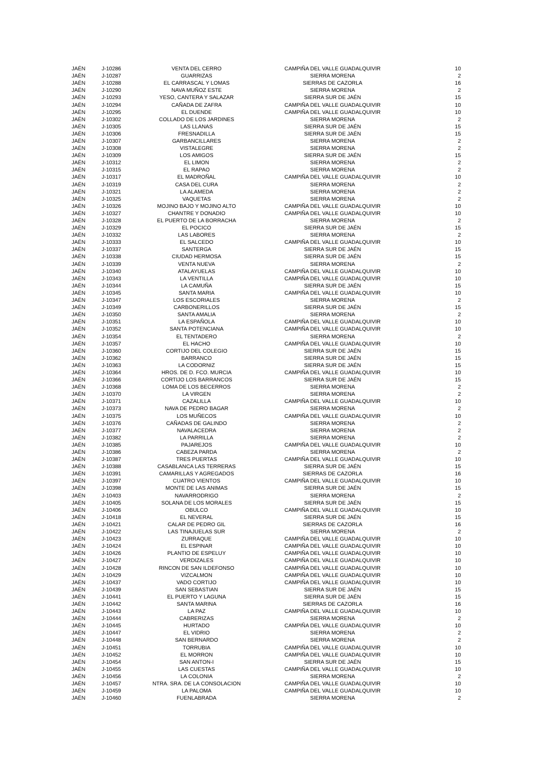| JAÉN | J-10286 | VENTA DEL CERRO | CAMPIÑA DEL VALLE GUADALQUIVIR | 10 |
| JAÉN | J-10287 | GUARRIZAS | SIERRA MORENA | 2 |
| JAÉN | J-10288 | EL CARRASCAL Y LOMAS | SIERRAS DE CAZORLA | 16 |
| JAÉN | J-10290 | NAVA MUÑOZ ESTE | SIERRA MORENA | 2 |
| JAÉN | J-10293 | YESO, CANTERA Y SALAZAR | SIERRA SUR DE JAÉN | 15 |
| JAÉN | J-10294 | CAÑADA DE ZAFRA | CAMPIÑA DEL VALLE GUADALQUIVIR | 10 |
| JAÉN | J-10295 | EL DUENDE | CAMPIÑA DEL VALLE GUADALQUIVIR | 10 |
| JAÉN | J-10302 | COLLADO DE LOS JARDINES | SIERRA MORENA | 2 |
| JAÉN | J-10305 | LAS LLANAS | SIERRA SUR DE JAÉN | 15 |
| JAÉN | J-10306 | FRESNADILLA | SIERRA SUR DE JAÉN | 15 |
| JAÉN | J-10307 | GARBANCILLARES | SIERRA MORENA | 2 |
| JAÉN | J-10308 | VISTALEGRE | SIERRA MORENA | 2 |
| JAÉN | J-10309 | LOS AMIGOS | SIERRA SUR DE JAÉN | 15 |
| JAÉN | J-10312 | EL LIMON | SIERRA MORENA | 2 |
| JAÉN | J-10315 | EL RAPAO | SIERRA MORENA | 2 |
| JAÉN | J-10317 | EL MADROÑAL | CAMPIÑA DEL VALLE GUADALQUIVIR | 10 |
| JAÉN | J-10319 | CASA DEL CURA | SIERRA MORENA | 2 |
| JAÉN | J-10321 | LA ALAMEDA | SIERRA MORENA | 2 |
| JAÉN | J-10325 | VAQUETAS | SIERRA MORENA | 2 |
| JAÉN | J-10326 | MOJINO BAJO Y MOJINO ALTO | CAMPIÑA DEL VALLE GUADALQUIVIR | 10 |
| JAÉN | J-10327 | CHANTRE Y DONADIO | CAMPIÑA DEL VALLE GUADALQUIVIR | 10 |
| JAÉN | J-10328 | EL PUERTO DE LA BORRACHA | SIERRA MORENA | 2 |
| JAÉN | J-10329 | EL POCICO | SIERRA SUR DE JAÉN | 15 |
| JAÉN | J-10332 | LAS LABORES | SIERRA MORENA | 2 |
| JAÉN | J-10333 | EL SALCEDO | CAMPIÑA DEL VALLE GUADALQUIVIR | 10 |
| JAÉN | J-10337 | SANTERGA | SIERRA SUR DE JAÉN | 15 |
| JAÉN | J-10338 | CIUDAD HERMOSA | SIERRA SUR DE JAÉN | 15 |
| JAÉN | J-10339 | VENTA NUEVA | SIERRA MORENA | 2 |
| JAÉN | J-10340 | ATALAYUELAS | CAMPIÑA DEL VALLE GUADALQUIVIR | 10 |
| JAÉN | J-10343 | LA VENTILLA | CAMPIÑA DEL VALLE GUADALQUIVIR | 10 |
| JAÉN | J-10344 | LA CAMUÑA | SIERRA SUR DE JAÉN | 15 |
| JAÉN | J-10345 | SANTA MARIA | CAMPIÑA DEL VALLE GUADALQUIVIR | 10 |
| JAÉN | J-10347 | LOS ESCORIALES | SIERRA MORENA | 2 |
| JAÉN | J-10349 | CARBONERILLOS | SIERRA SUR DE JAÉN | 15 |
| JAÉN | J-10350 | SANTA AMALIA | SIERRA MORENA | 2 |
| JAÉN | J-10351 | LA ESPAÑOLA | CAMPIÑA DEL VALLE GUADALQUIVIR | 10 |
| JAÉN | J-10352 | SANTA POTENCIANA | CAMPIÑA DEL VALLE GUADALQUIVIR | 10 |
| JAÉN | J-10354 | EL TENTADERO | SIERRA MORENA | 2 |
| JAÉN | J-10357 | EL HACHO | CAMPIÑA DEL VALLE GUADALQUIVIR | 10 |
| JAÉN | J-10360 | CORTIJO DEL COLEGIO | SIERRA SUR DE JAÉN | 15 |
| JAÉN | J-10362 | BARRANCO | SIERRA SUR DE JAÉN | 15 |
| JAÉN | J-10363 | LA CODORNIZ | SIERRA SUR DE JAÉN | 15 |
| JAÉN | J-10364 | HROS. DE D. FCO. MURCIA | CAMPIÑA DEL VALLE GUADALQUIVIR | 10 |
| JAÉN | J-10366 | CORTIJO LOS BARRANCOS | SIERRA SUR DE JAÉN | 15 |
| JAÉN | J-10368 | LOMA DE LOS BECERROS | SIERRA MORENA | 2 |
| JAÉN | J-10370 | LA VIRGEN | SIERRA MORENA | 2 |
| JAÉN | J-10371 | CAZALILLA | CAMPIÑA DEL VALLE GUADALQUIVIR | 10 |
| JAÉN | J-10373 | NAVA DE PEDRO BAGAR | SIERRA MORENA | 2 |
| JAÉN | J-10375 | LOS MUÑECOS | CAMPIÑA DEL VALLE GUADALQUIVIR | 10 |
| JAÉN | J-10376 | CAÑADAS DE GALINDO | SIERRA MORENA | 2 |
| JAÉN | J-10377 | NAVALACEDRA | SIERRA MORENA | 2 |
| JAÉN | J-10382 | LA PARRILLA | SIERRA MORENA | 2 |
| JAÉN | J-10385 | PAJAREJOS | CAMPIÑA DEL VALLE GUADALQUIVIR | 10 |
| JAÉN | J-10386 | CABEZA PARDA | SIERRA MORENA | 2 |
| JAÉN | J-10387 | TRES PUERTAS | CAMPIÑA DEL VALLE GUADALQUIVIR | 10 |
| JAÉN | J-10388 | CASABLANCA LAS TERRERAS | SIERRA SUR DE JAÉN | 15 |
| JAÉN | J-10391 | CAMARILLAS Y AGREGADOS | SIERRAS DE CAZORLA | 16 |
| JAÉN | J-10397 | CUATRO VIENTOS | CAMPIÑA DEL VALLE GUADALQUIVIR | 10 |
| JAÉN | J-10398 | MONTE DE LAS ANIMAS | SIERRA SUR DE JAÉN | 15 |
| JAÉN | J-10403 | NAVARRODRIGO | SIERRA MORENA | 2 |
| JAÉN | J-10405 | SOLANA DE LOS MORALES | SIERRA SUR DE JAÉN | 15 |
| JAÉN | J-10406 | OBULCO | CAMPIÑA DEL VALLE GUADALQUIVIR | 10 |
| JAÉN | J-10418 | EL NEVERAL | SIERRA SUR DE JAÉN | 15 |
| JAÉN | J-10421 | CALAR DE PEDRO GIL | SIERRAS DE CAZORLA | 16 |
| JAÉN | J-10422 | LAS TINAJUELAS SUR | SIERRA MORENA | 2 |
| JAÉN | J-10423 | ZURRAQUE | CAMPIÑA DEL VALLE GUADALQUIVIR | 10 |
| JAÉN | J-10424 | EL ESPINAR | CAMPIÑA DEL VALLE GUADALQUIVIR | 10 |
| JAÉN | J-10426 | PLANTIO DE ESPELUY | CAMPIÑA DEL VALLE GUADALQUIVIR | 10 |
| JAÉN | J-10427 | VERDIZALES | CAMPIÑA DEL VALLE GUADALQUIVIR | 10 |
| JAÉN | J-10428 | RINCON DE SAN ILDEFONSO | CAMPIÑA DEL VALLE GUADALQUIVIR | 10 |
| JAÉN | J-10429 | VIZCALMON | CAMPIÑA DEL VALLE GUADALQUIVIR | 10 |
| JAÉN | J-10437 | VADO CORTIJO | CAMPIÑA DEL VALLE GUADALQUIVIR | 10 |
| JAÉN | J-10439 | SAN SEBASTIAN | SIERRA SUR DE JAÉN | 15 |
| JAÉN | J-10441 | EL PUERTO Y LAGUNA | SIERRA SUR DE JAÉN | 15 |
| JAÉN | J-10442 | SANTA MARINA | SIERRAS DE CAZORLA | 16 |
| JAÉN | J-10443 | LA PAZ | CAMPIÑA DEL VALLE GUADALQUIVIR | 10 |
| JAÉN | J-10444 | CABRERIZAS | SIERRA MORENA | 2 |
| JAÉN | J-10445 | HURTADO | CAMPIÑA DEL VALLE GUADALQUIVIR | 10 |
| JAÉN | J-10447 | EL VIDRIO | SIERRA MORENA | 2 |
| JAÉN | J-10448 | SAN BERNARDO | SIERRA MORENA | 2 |
| JAÉN | J-10451 | TORRUBIA | CAMPIÑA DEL VALLE GUADALQUIVIR | 10 |
| JAÉN | J-10452 | EL MORRON | CAMPIÑA DEL VALLE GUADALQUIVIR | 10 |
| JAÉN | J-10454 | SAN ANTON-I | SIERRA SUR DE JAÉN | 15 |
| JAÉN | J-10455 | LAS CUESTAS | CAMPIÑA DEL VALLE GUADALQUIVIR | 10 |
| JAÉN | J-10456 | LA COLONIA | SIERRA MORENA | 2 |
| JAÉN | J-10457 | NTRA. SRA. DE LA CONSOLACION | CAMPIÑA DEL VALLE GUADALQUIVIR | 10 |
| JAÉN | J-10459 | LA PALOMA | CAMPIÑA DEL VALLE GUADALQUIVIR | 10 |
| JAÉN | J-10460 | FUENLABRADA | SIERRA MORENA | 2 |